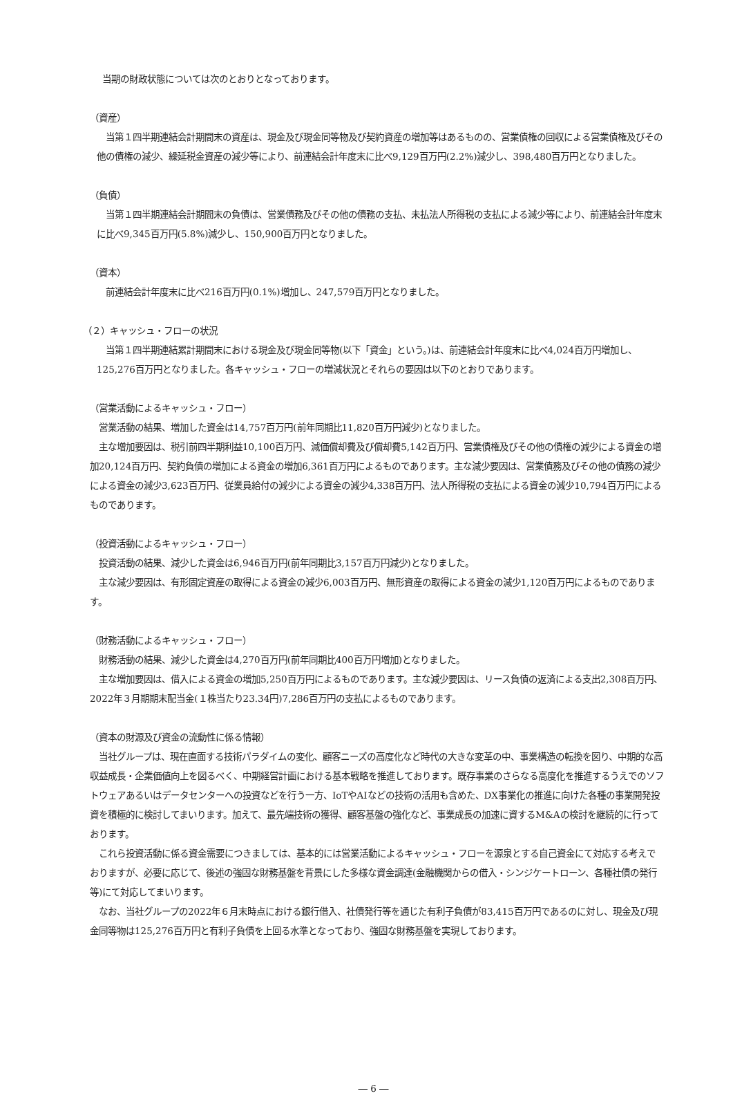当期の財政状態については次のとおりとなっております。
（資産）
　当第１四半期連結会計期間末の資産は、現金及び現金同等物及び契約資産の増加等はあるものの、営業債権の回収による営業債権及びその他の債権の減少、繰延税金資産の減少等により、前連結会計年度末に比べ9,129百万円(2.2%)減少し、398,480百万円となりました。
（負債）
　当第１四半期連結会計期間末の負債は、営業債務及びその他の債務の支払、未払法人所得税の支払による減少等により、前連結会計年度末に比べ9,345百万円(5.8%)減少し、150,900百万円となりました。
（資本）
　前連結会計年度末に比べ216百万円(0.1%)増加し、247,579百万円となりました。
（２）キャッシュ・フローの状況
　当第１四半期連結累計期間末における現金及び現金同等物(以下「資金」という。)は、前連結会計年度末に比べ4,024百万円増加し、125,276百万円となりました。各キャッシュ・フローの増減状況とそれらの要因は以下のとおりであります。
（営業活動によるキャッシュ・フロー）
　営業活動の結果、増加した資金は14,757百万円(前年同期比11,820百万円減少)となりました。
　主な増加要因は、税引前四半期利益10,100百万円、減価償却費及び償却費5,142百万円、営業債権及びその他の債権の減少による資金の増加20,124百万円、契約負債の増加による資金の増加6,361百万円によるものであります。主な減少要因は、営業債務及びその他の債務の減少による資金の減少3,623百万円、従業員給付の減少による資金の減少4,338百万円、法人所得税の支払による資金の減少10,794百万円によるものであります。
（投資活動によるキャッシュ・フロー）
　投資活動の結果、減少した資金は6,946百万円(前年同期比3,157百万円減少)となりました。
　主な減少要因は、有形固定資産の取得による資金の減少6,003百万円、無形資産の取得による資金の減少1,120百万円によるものであります。
（財務活動によるキャッシュ・フロー）
　財務活動の結果、減少した資金は4,270百万円(前年同期比400百万円増加)となりました。
　主な増加要因は、借入による資金の増加5,250百万円によるものであります。主な減少要因は、リース負債の返済による支出2,308百万円、2022年３月期期末配当金(１株当たり23.34円)7,286百万円の支払によるものであります。
（資本の財源及び資金の流動性に係る情報）
　当社グループは、現在直面する技術パラダイムの変化、顧客ニーズの高度化など時代の大きな変革の中、事業構造の転換を図り、中期的な高収益成長・企業価値向上を図るべく、中期経営計画における基本戦略を推進しております。既存事業のさらなる高度化を推進するうえでのソフトウェアあるいはデータセンターへの投資などを行う一方、IoTやAIなどの技術の活用も含めた、DX事業化の推進に向けた各種の事業開発投資を積極的に検討してまいります。加えて、最先端技術の獲得、顧客基盤の強化など、事業成長の加速に資するM&Aの検討を継続的に行っております。
　これら投資活動に係る資金需要につきましては、基本的には営業活動によるキャッシュ・フローを源泉とする自己資金にて対応する考えでおりますが、必要に応じて、後述の強固な財務基盤を背景にした多様な資金調達(金融機関からの借入・シンジケートローン、各種社債の発行等)にて対応してまいります。
　なお、当社グループの2022年６月末時点における銀行借入、社債発行等を通じた有利子負債が83,415百万円であるのに対し、現金及び現金同等物は125,276百万円と有利子負債を上回る水準となっており、強固な財務基盤を実現しております。
― 6 ―